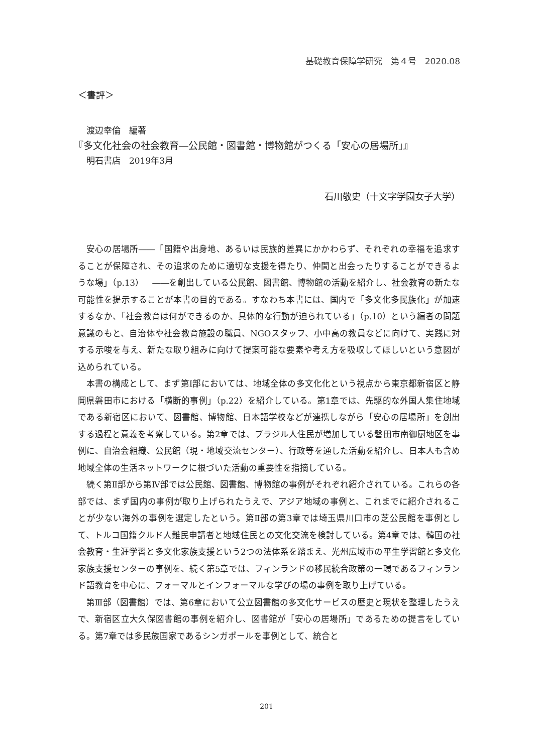基礎教育保障学研究　第４号　2020.08
＜書評＞
　渡辺幸倫　編著
『多文化社会の社会教育―公民館・図書館・博物館がつくる「安心の居場所」』
　明石書店　2019年3月
石川敬史（十文字学園女子大学）
安心の居場所――「国籍や出身地、あるいは民族的差異にかかわらず、それぞれの幸福を追求することが保障され、その追求のために適切な支援を得たり、仲間と出会ったりすることができるような場」（p.13）　――を創出している公民館、図書館、博物館の活動を紹介し、社会教育の新たな可能性を提示することが本書の目的である。すなわち本書には、国内で「多文化多民族化」が加速するなか、「社会教育は何ができるのか、具体的な行動が迫られている」（p.10）という編者の問題意識のもと、自治体や社会教育施設の職員、NGOスタッフ、小中高の教員などに向けて、実践に対する示唆を与え、新たな取り組みに向けて提案可能な要素や考え方を吸収してほしいという意図が込められている。
本書の構成として、まず第Ⅰ部においては、地域全体の多文化化という視点から東京都新宿区と静岡県磐田市における「横断的事例」（p.22）を紹介している。第1章では、先駆的な外国人集住地域である新宿区において、図書館、博物館、日本語学校などが連携しながら「安心の居場所」を創出する過程と意義を考察している。第2章では、ブラジル人住民が増加している磐田市南御厨地区を事例に、自治会組織、公民館（現・地域交流センター）、行政等を通した活動を紹介し、日本人も含め地域全体の生活ネットワークに根づいた活動の重要性を指摘している。
続く第Ⅱ部から第Ⅳ部では公民館、図書館、博物館の事例がそれぞれ紹介されている。これらの各部では、まず国内の事例が取り上げられたうえで、アジア地域の事例と、これまでに紹介されることが少ない海外の事例を選定したという。第Ⅱ部の第3章では埼玉県川口市の芝公民館を事例として、トルコ国籍クルド人難民申請者と地域住民との文化交流を検討している。第4章では、韓国の社会教育・生涯学習と多文化家族支援という2つの法体系を踏まえ、光州広域市の平生学習館と多文化家族支援センターの事例を、続く第5章では、フィンランドの移民統合政策の一環であるフィンランド語教育を中心に、フォーマルとインフォーマルな学びの場の事例を取り上げている。
第Ⅲ部（図書館）では、第6章において公立図書館の多文化サービスの歴史と現状を整理したうえで、新宿区立大久保図書館の事例を紹介し、図書館が「安心の居場所」であるための提言をしている。第7章では多民族国家であるシンガポールを事例として、統合と
201